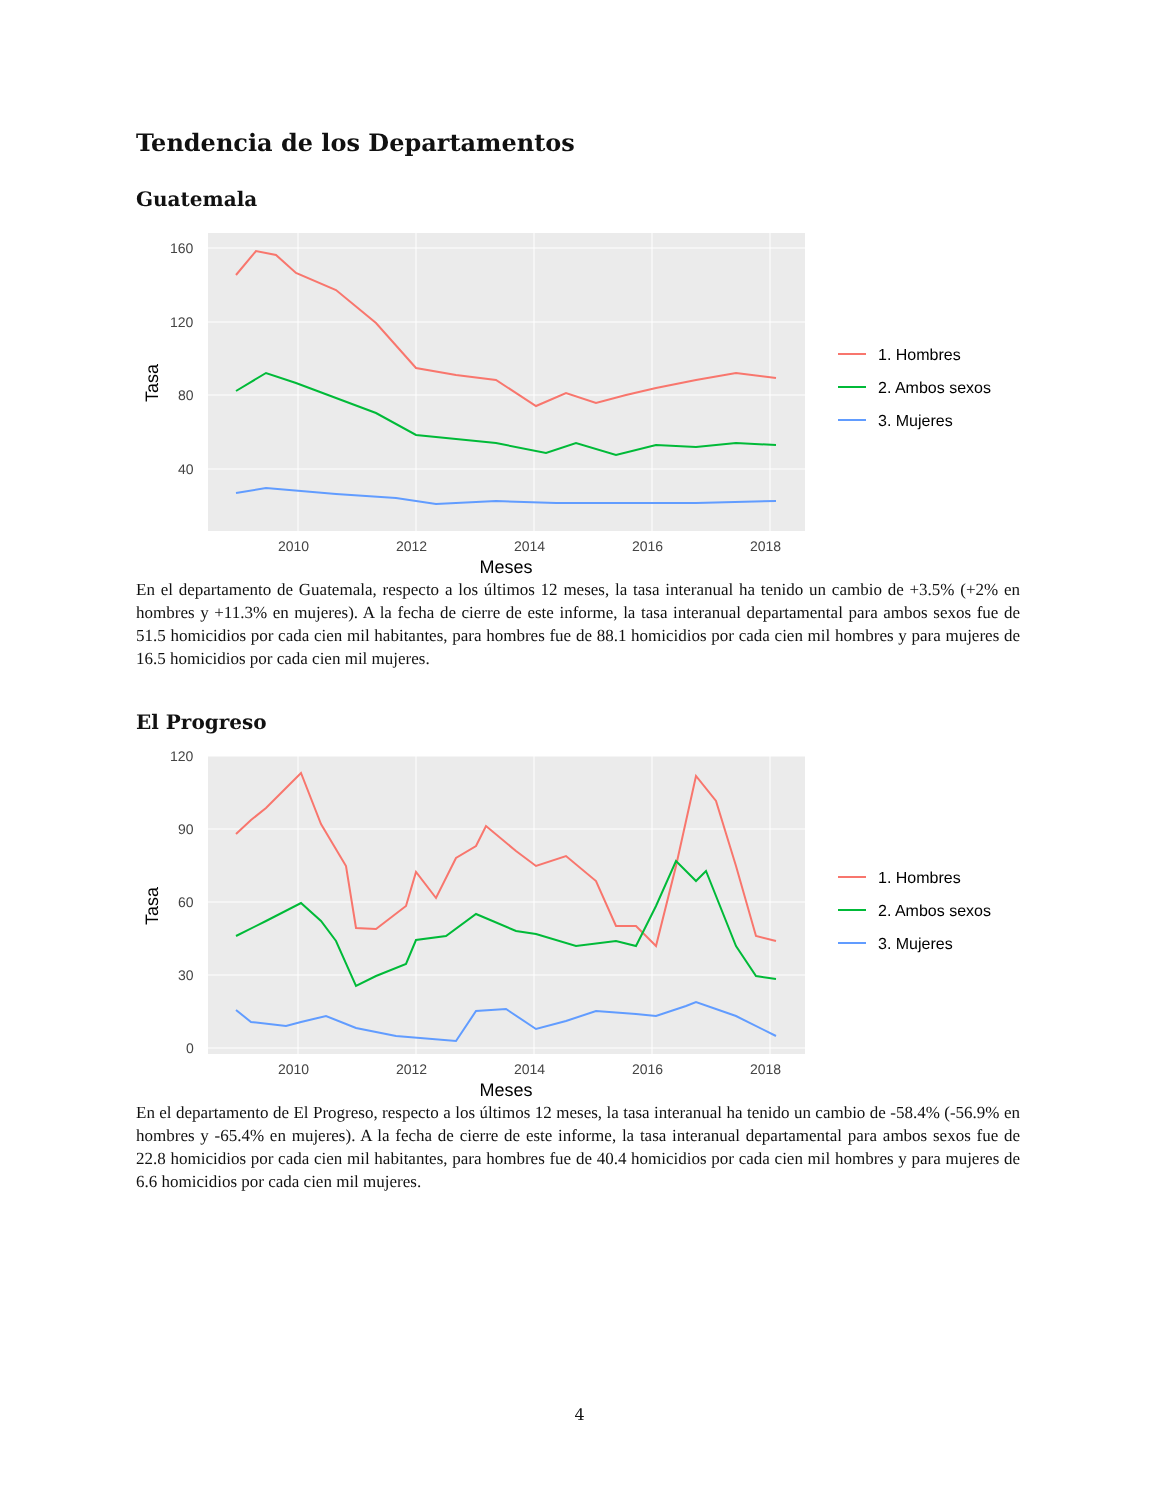Tendencia de los Departamentos
Guatemala
160
120
80
40
2010
2012
2014
2016
2018
Meses
Tasa
1. Hombres
2. Ambos sexos
3. Mujeres
En el departamento de Guatemala, respecto a los últimos 12 meses, la tasa interanual ha tenido un cambio de +3.5% (+2% en hombres y +11.3% en mujeres). A la fecha de cierre de este informe, la tasa interanual departamental para ambos sexos fue de 51.5 homicidios por cada cien mil habitantes, para hombres fue de 88.1 homicidios por cada cien mil hombres y para mujeres de 16.5 homicidios por cada cien mil mujeres.
El Progreso
120
90
60
30
0
2010
2012
2014
2016
2018
Meses
Tasa
1. Hombres
2. Ambos sexos
3. Mujeres
En el departamento de El Progreso, respecto a los últimos 12 meses, la tasa interanual ha tenido un cambio de -58.4% (-56.9% en hombres y -65.4% en mujeres). A la fecha de cierre de este informe, la tasa interanual departamental para ambos sexos fue de 22.8 homicidios por cada cien mil habitantes, para hombres fue de 40.4 homicidios por cada cien mil hombres y para mujeres de 6.6 homicidios por cada cien mil mujeres.
4